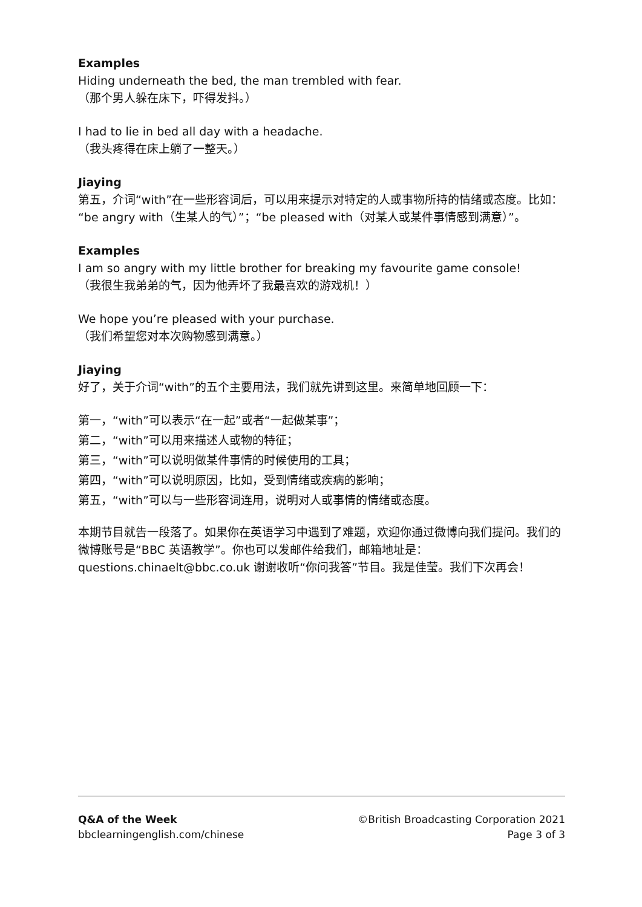Examples
Hiding underneath the bed, the man trembled with fear.
（那个男人躲在床下，吓得发抖。）
I had to lie in bed all day with a headache.
（我头疼得在床上躺了一整天。）
Jiaying
第五，介词“with”在一些形容词后，可以用来提示对特定的人或事物所持的情绪或态度。比如：“be angry with（生某人的气）”；“be pleased with（对某人或某件事情感到满意）”。
Examples
I am so angry with my little brother for breaking my favourite game console!
（我很生我弟弟的气，因为他弄坏了我最喜欢的游戏机！）
We hope you’re pleased with your purchase.
（我们希望您对本次购物感到满意。）
Jiaying
好了，关于介词“with”的五个主要用法，我们就先讲到这里。来简单地回顾一下：
第一，“with”可以表示“在一起”或者“一起做某事”；
第二，“with”可以用来描述人或物的特征；
第三，“with”可以说明做某件事情的时候使用的工具；
第四，“with”可以说明原因，比如，受到情绪或疾病的影响；
第五，“with”可以与一些形容词连用，说明对人或事情的情绪或态度。
本期节目就告一段落了。如果你在英语学习中遇到了难题，欢迎你通过微博向我们提问。我们的微博账号是“BBC 英语教学”。你也可以发邮件给我们，邮箱地址是：questions.chinaelt@bbc.co.uk 谢谢收听“你问我答”节目。我是佳莹。我们下次再会！
Q&A of the Week
bbclearningenglish.com/chinese
©British Broadcasting Corporation 2021
Page 3 of 3